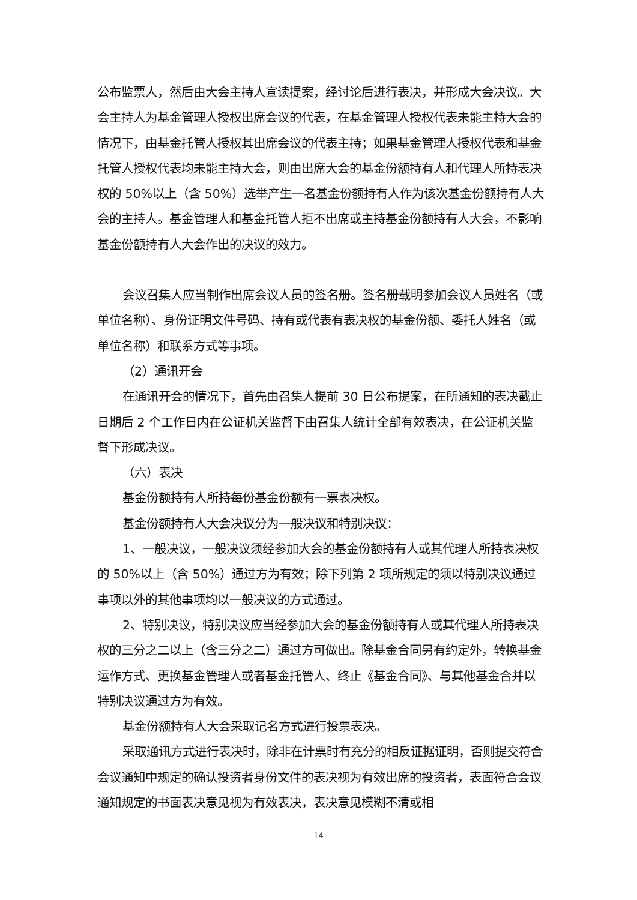公布监票人，然后由大会主持人宣读提案，经讨论后进行表决，并形成大会决议。大会主持人为基金管理人授权出席会议的代表，在基金管理人授权代表未能主持大会的情况下，由基金托管人授权其出席会议的代表主持；如果基金管理人授权代表和基金托管人授权代表均未能主持大会，则由出席大会的基金份额持有人和代理人所持表决权的 50%以上（含 50%）选举产生一名基金份额持有人作为该次基金份额持有人大会的主持人。基金管理人和基金托管人拒不出席或主持基金份额持有人大会，不影响基金份额持有人大会作出的决议的效力。
会议召集人应当制作出席会议人员的签名册。签名册载明参加会议人员姓名（或单位名称）、身份证明文件号码、持有或代表有表决权的基金份额、委托人姓名（或单位名称）和联系方式等事项。
（2）通讯开会
在通讯开会的情况下，首先由召集人提前 30 日公布提案，在所通知的表决截止日期后 2 个工作日内在公证机关监督下由召集人统计全部有效表决，在公证机关监督下形成决议。
（六）表决
基金份额持有人所持每份基金份额有一票表决权。
基金份额持有人大会决议分为一般决议和特别决议：
1、一般决议，一般决议须经参加大会的基金份额持有人或其代理人所持表决权的 50%以上（含 50%）通过方为有效；除下列第 2 项所规定的须以特别决议通过事项以外的其他事项均以一般决议的方式通过。
2、特别决议，特别决议应当经参加大会的基金份额持有人或其代理人所持表决权的三分之二以上（含三分之二）通过方可做出。除基金合同另有约定外，转换基金运作方式、更换基金管理人或者基金托管人、终止《基金合同》、与其他基金合并以特别决议通过方为有效。
基金份额持有人大会采取记名方式进行投票表决。
采取通讯方式进行表决时，除非在计票时有充分的相反证据证明，否则提交符合会议通知中规定的确认投资者身份文件的表决视为有效出席的投资者，表面符合会议通知规定的书面表决意见视为有效表决，表决意见模糊不清或相
14